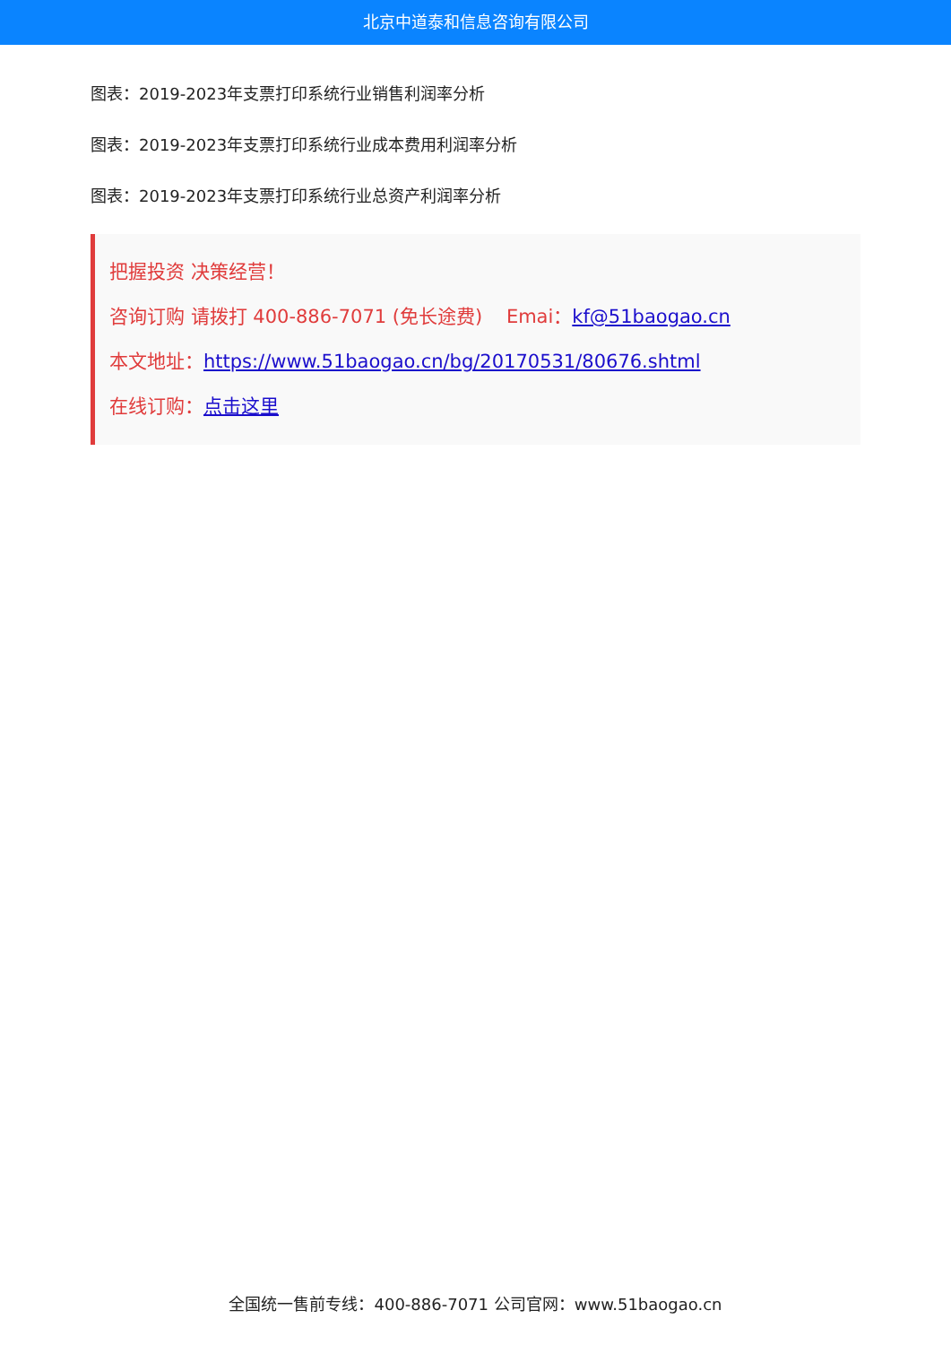北京中道泰和信息咨询有限公司
图表：2019-2023年支票打印系统行业销售利润率分析
图表：2019-2023年支票打印系统行业成本费用利润率分析
图表：2019-2023年支票打印系统行业总资产利润率分析
把握投资 决策经营！
咨询订购 请拨打 400-886-7071 (免长途费) Emai：kf@51baogao.cn
本文地址：https://www.51baogao.cn/bg/20170531/80676.shtml
在线订购：点击这里
全国统一售前专线：400-886-7071 公司官网：www.51baogao.cn